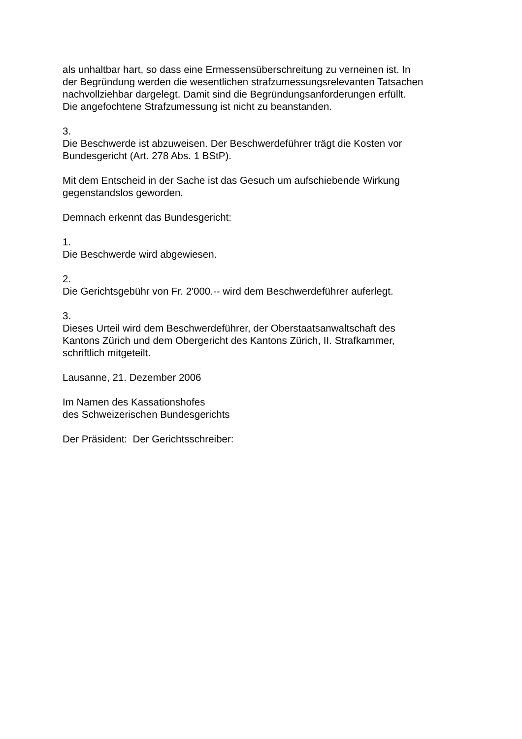als unhaltbar hart, so dass eine Ermessensüberschreitung zu verneinen ist. In
der Begründung werden die wesentlichen strafzumessungsrelevanten Tatsachen
nachvollziehbar dargelegt. Damit sind die Begründungsanforderungen erfüllt.
Die angefochtene Strafzumessung ist nicht zu beanstanden.
3.
Die Beschwerde ist abzuweisen. Der Beschwerdeführer trägt die Kosten vor
Bundesgericht (Art. 278 Abs. 1 BStP).
Mit dem Entscheid in der Sache ist das Gesuch um aufschiebende Wirkung
gegenstandslos geworden.
Demnach erkennt das Bundesgericht:
1.
Die Beschwerde wird abgewiesen.
2.
Die Gerichtsgebühr von Fr. 2'000.-- wird dem Beschwerdeführer auferlegt.
3.
Dieses Urteil wird dem Beschwerdeführer, der Oberstaatsanwaltschaft des
Kantons Zürich und dem Obergericht des Kantons Zürich, II. Strafkammer,
schriftlich mitgeteilt.
Lausanne, 21. Dezember 2006
Im Namen des Kassationshofes
des Schweizerischen Bundesgerichts
Der Präsident: Der Gerichtsschreiber: